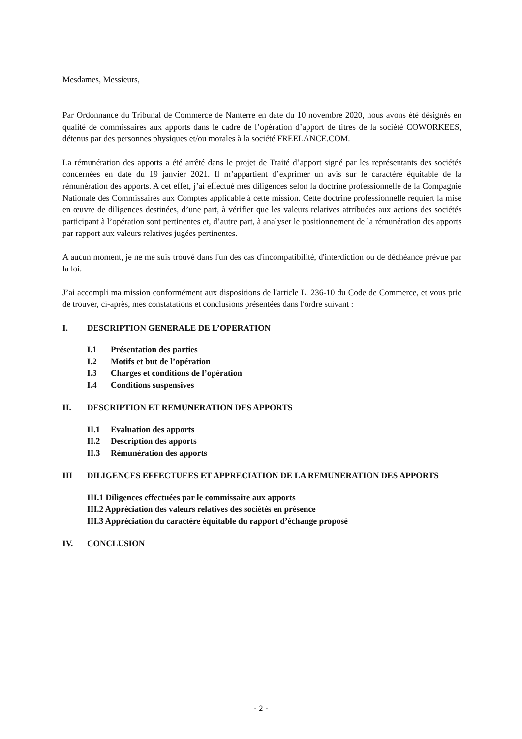Mesdames, Messieurs,
Par Ordonnance du Tribunal de Commerce de Nanterre en date du 10 novembre 2020, nous avons été désignés en qualité de commissaires aux apports dans le cadre de l’opération d’apport de titres de la société COWORKEES, détenus par des personnes physiques et/ou morales à la société FREELANCE.COM.
La rémunération des apports a été arrêté dans le projet de Traité d’apport signé par les représentants des sociétés concernées en date du 19 janvier 2021. Il m’appartient d’exprimer un avis sur le caractère équitable de la rémunération des apports. A cet effet, j’ai effectué mes diligences selon la doctrine professionnelle de la Compagnie Nationale des Commissaires aux Comptes applicable à cette mission. Cette doctrine professionnelle requiert la mise en œuvre de diligences destinées, d’une part, à vérifier que les valeurs relatives attribuées aux actions des sociétés participant à l’opération sont pertinentes et, d’autre part, à analyser le positionnement de la rémunération des apports par rapport aux valeurs relatives jugées pertinentes.
A aucun moment, je ne me suis trouvé dans l'un des cas d'incompatibilité, d'interdiction ou de déchéance prévue par la loi.
J’ai accompli ma mission conformément aux dispositions de l'article L. 236-10 du Code de Commerce, et vous prie de trouver, ci-après, mes constatations et conclusions présentées dans l'ordre suivant :
I. DESCRIPTION GENERALE DE L’OPERATION
I.1 Présentation des parties
I.2 Motifs et but de l’opération
I.3 Charges et conditions de l’opération
I.4 Conditions suspensives
II. DESCRIPTION ET REMUNERATION DES APPORTS
II.1 Evaluation des apports
II.2 Description des apports
II.3 Rémunération des apports
III DILIGENCES EFFECTUEES ET APPRECIATION DE LA REMUNERATION DES APPORTS
III.1 Diligences effectuées par le commissaire aux apports
III.2 Appréciation des valeurs relatives des sociétés en présence
III.3 Appréciation du caractère équitable du rapport d’échange proposé
IV. CONCLUSION
- 2 -